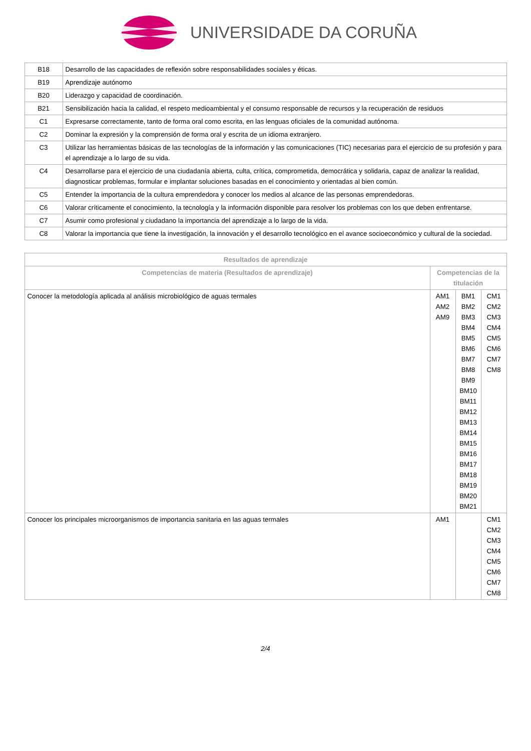UNIVERSIDADE DA CORUÑA
| B18 | Desarrollo de las capacidades de reflexión sobre responsabilidades sociales y éticas. |
| B19 | Aprendizaje autónomo |
| B20 | Liderazgo y capacidad de coordinación. |
| B21 | Sensibilización hacia la calidad, el respeto medioambiental y el consumo responsable de recursos y la recuperación de residuos |
| C1 | Expresarse correctamente, tanto de forma oral como escrita, en las lenguas oficiales de la comunidad autónoma. |
| C2 | Dominar la expresión y la comprensión de forma oral y escrita de un idioma extranjero. |
| C3 | Utilizar las herramientas básicas de las tecnologías de la información y las comunicaciones (TIC) necesarias para el ejercicio de su profesión y para el aprendizaje a lo largo de su vida. |
| C4 | Desarrollarse para el ejercicio de una ciudadanía abierta, culta, crítica, comprometida, democrática y solidaria, capaz de analizar la realidad, diagnosticar problemas, formular e implantar soluciones basadas en el conocimiento y orientadas al bien común. |
| C5 | Entender la importancia de la cultura emprendedora y conocer los medios al alcance de las personas emprendedoras. |
| C6 | Valorar críticamente el conocimiento, la tecnología y la información disponible para resolver los problemas con los que deben enfrentarse. |
| C7 | Asumir como profesional y ciudadano la importancia del aprendizaje a lo largo de la vida. |
| C8 | Valorar la importancia que tiene la investigación, la innovación y el desarrollo tecnológico en el avance socioeconómico y cultural de la sociedad. |
| Resultados de aprendizaje | | | |
| --- | --- | --- | --- |
| Competencias de materia (Resultados de aprendizaje) | Competencias de la titulación | | |
| Conocer la metodología aplicada al análisis microbiológico de aguas termales | AM1 AM2 AM9 | BM1 BM2 BM3 BM4 BM5 BM6 BM7 BM8 BM9 BM10 BM11 BM12 BM13 BM14 BM15 BM16 BM17 BM18 BM19 BM20 BM21 | CM1 CM2 CM3 CM4 CM5 CM6 CM7 CM8 |
| Conocer los principales microorganismos de importancia sanitaria en las aguas termales | AM1 | | CM1 CM2 CM3 CM4 CM5 CM6 CM7 CM8 |
2/4